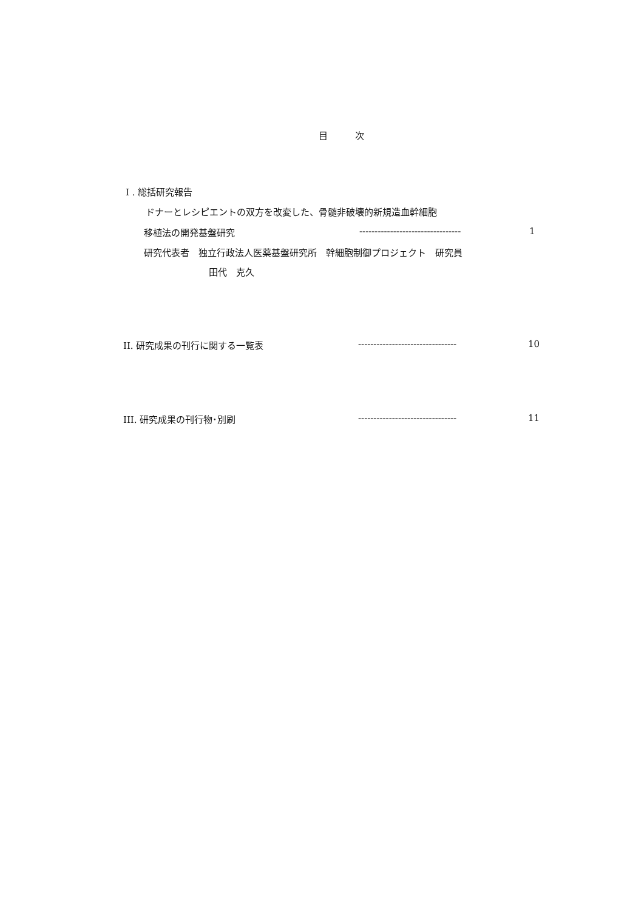目　　　次
I . 総括研究報告
ドナーとレシピエントの双方を改変した、骨髄非破壊的新規造血幹細胞
移植法の開発基盤研究 --------------------------------- 1
研究代表者　独立行政法人医薬基盤研究所　幹細胞制御プロジェクト　研究員
田代　克久
II. 研究成果の刊行に関する一覧表 -------------------------------- 10
III. 研究成果の刊行物･別刷 -------------------------------- 11